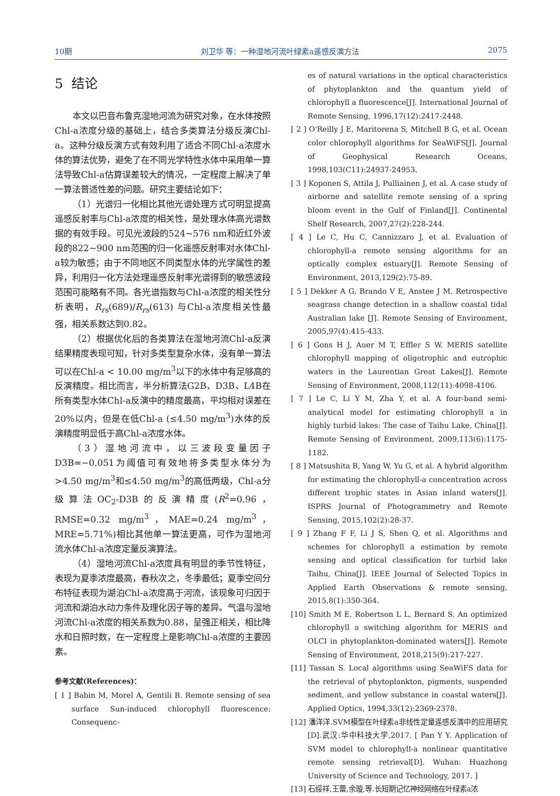10期 刘卫华 等：一种湿地河流叶绿素a遥感反演方法 2075
5 结论
本文以巴音布鲁克湿地河流为研究对象，在水体按照Chl-a浓度分级的基础上，结合多类算法分级反演Chl-a。这种分级反演方式有效利用了适合不同Chl-a浓度水体的算法优势，避免了在不同光学特性水体中采用单一算法导致Chl-a估算误差较大的情况，一定程度上解决了单一算法普适性差的问题。研究主要结论如下：
（1）光谱归一化相比其他光谱处理方式可明显提高遥感反射率与Chl-a浓度的相关性，是处理水体高光谱数据的有效手段。可见光波段的524~576 nm和近红外波段的822~900 nm范围的归一化遥感反射率对水体Chl-a较为敏感；由于不同地区不同类型水体的光学属性的差异，利用归一化方法处理遥感反射率光谱得到的敏感波段范围可能略有不同。各光谱指数与Chl-a浓度的相关性分析表明，R<sub>rs</sub>(689)/R<sub>rs</sub>(613) 与Chl-a浓度相关性最强，相关系数达到0.82。
（2）根据优化后的各类算法在湿地河流Chl-a反演结果精度表现可知，针对多类型复杂水体，没有单一算法可以在Chl-a < 10.00 mg/m<sup>3</sup>以下的水体中有足够高的反演精度。相比而言，半分析算法G2B、D3B、L4B在所有类型水体Chl-a反演中的精度最高，平均相对误差在20%以内，但是在低Chl-a (≤4.50 mg/m<sup>3</sup>)水体的反演精度明显低于高Chl-a浓度水体。
（3）湿地河流中，以三波段变量因子D3B=−0.051为阈值可有效地将多类型水体分为>4.50 mg/m<sup>3</sup>和≤4.50 mg/m<sup>3</sup>的高低两级，Chl-a分级算法OC<sub>2</sub>-D3B的反演精度(R<sup>2</sup>=0.96，RMSE=0.32 mg/m<sup>3</sup>，MAE=0.24 mg/m<sup>3</sup>，MRE=5.71%)相比其他单一算法更高，可作为湿地河流水体Chl-a浓度定量反演算法。
（4）湿地河流Chl-a浓度具有明显的季节性特征，表现为夏季浓度最高，春秋次之，冬季最低；夏季空间分布特征表现为湖泊Chl-a浓度高于河流，该现象可归因于河流和湖泊水动力条件及理化因子等的差异。气温与湿地河流Chl-a浓度的相关系数为0.88，呈强正相关，相比降水和日照时数，在一定程度上是影响Chl-a浓度的主要因素。
参考文献(References)：
[ 1 ] Babin M, Morel A, Gentili B. Remote sensing of sea surface Sun-induced chlorophyll fluorescence: Consequenc-
es of natural variations in the optical characteristics of phytoplankton and the quantum yield of chlorophyll a fluorescence[J]. International Journal of Remote Sensing, 1996,17(12):2417-2448.
[ 2 ] O'Reilly J E, Maritorena S, Mitchell B G, et al. Ocean color chlorophyll algorithms for SeaWiFS[J]. Journal of Geophysical Research Oceans, 1998,103(C11):24937-24953.
[ 3 ] Koponen S, Attila J, Pulliainen J, et al. A case study of airborne and satellite remote sensing of a spring bloom event in the Gulf of Finland[J]. Continental Shelf Research, 2007,27(2):228-244.
[ 4 ] Le C, Hu C, Cannizzaro J, et al. Evaluation of chlorophyll-a remote sensing algorithms for an optically complex estuary[J]. Remote Sensing of Environment, 2013,129(2):75-89.
[ 5 ] Dekker A G, Brando V E, Anstee J M. Retrospective seagrass change detection in a shallow coastal tidal Australian lake [J]. Remote Sensing of Environment, 2005,97(4):415-433.
[ 6 ] Gons H J, Auer M T, Effler S W. MERIS satellite chlorophyll mapping of oligotrophic and eutrophic waters in the Laurentian Great Lakes[J]. Remote Sensing of Environment, 2008,112(11):4098-4106.
[ 7 ] Le C, Li Y M, Zha Y, et al. A four-band semi-analytical model for estimating chlorophyll a in highly turbid lakes: The case of Taihu Lake, China[J]. Remote Sensing of Environment, 2009,113(6):1175-1182.
[ 8 ] Matsushita B, Yang W, Yu G, et al. A hybrid algorithm for estimating the chlorophyll-a concentration across different trophic states in Asian inland waters[J]. ISPRS Journal of Photogrammetry and Remote Sensing, 2015,102(2):28-37.
[ 9 ] Zhang F F, Li J S, Shen Q, et al. Algorithms and schemes for chlorophyll a estimation by remote sensing and optical classification for turbid lake Taihu, China[J]. IEEE Journal of Selected Topics in Applied Earth Observations & remote sensing, 2015,8(1):350-364.
[10] Smith M E, Robertson L L, Bernard S. An optimized chlorophyll a switching algorithm for MERIS and OLCI in phytoplankton-dominated waters[J]. Remote Sensing of Environment, 2018,215(9):217-227.
[11] Tassan S. Local algorithms using SeaWiFS data for the retrieval of phytoplankton, pigments, suspended sediment, and yellow substance in coastal waters[J]. Applied Optics, 1994,33(12):2369-2378.
[12] 潘洋洋.SVM模型在叶绿素a非线性定量遥感反演中的应用研究[D].武汉:华中科技大学,2017. [ Pan Y Y. Application of SVM model to chlorophyll-a nonlinear quantitative remote sensing retrieval[D]. Wuhan: Huazhong University of Science and Technology, 2017. ]
[13] 石绥祥,王蕾,余璇,等.长短期记忆神经网络在叶绿素a浓